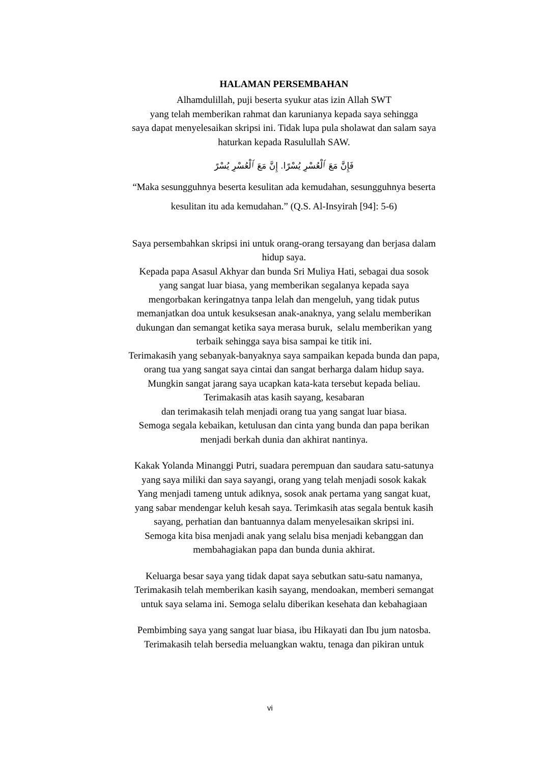HALAMAN PERSEMBAHAN
Alhamdulillah, puji beserta syukur atas izin Allah SWT
yang telah memberikan rahmat dan karunianya kepada saya sehingga
saya dapat menyelesaikan skripsi ini. Tidak lupa pula sholawat dan salam saya
haturkan kepada Rasulullah SAW.
فَإِنَّ مَعَ ٱلْعُسْرِ يُسْرًا. إِنَّ مَعَ ٱلْعُسْرِ يُسْرً
“Maka sesungguhnya beserta kesulitan ada kemudahan, sesungguhnya beserta
kesulitan itu ada kemudahan.” (Q.S. Al-Insyirah [94]: 5-6)
Saya persembahkan skripsi ini untuk orang-orang tersayang dan berjasa dalam
hidup saya.
Kepada papa Asasul Akhyar dan bunda Sri Muliya Hati, sebagai dua sosok
yang sangat luar biasa, yang memberikan segalanya kepada saya
mengorbakan keringatnya tanpa lelah dan mengeluh, yang tidak putus
memanjatkan doa untuk kesuksesan anak-anaknya, yang selalu memberikan
dukungan dan semangat ketika saya merasa buruk, selalu memberikan yang
terbaik sehingga saya bisa sampai ke titik ini.
Terimakasih yang sebanyak-banyaknya saya sampaikan kepada bunda dan papa,
orang tua yang sangat saya cintai dan sangat berharga dalam hidup saya.
Mungkin sangat jarang saya ucapkan kata-kata tersebut kepada beliau.
Terimakasih atas kasih sayang, kesabaran
dan terimakasih telah menjadi orang tua yang sangat luar biasa.
Semoga segala kebaikan, ketulusan dan cinta yang bunda dan papa berikan
menjadi berkah dunia dan akhirat nantinya.
Kakak Yolanda Minanggi Putri, suadara perempuan dan saudara satu-satunya
yang saya miliki dan saya sayangi, orang yang telah menjadi sosok kakak
Yang menjadi tameng untuk adiknya, sosok anak pertama yang sangat kuat,
yang sabar mendengar keluh kesah saya. Terimkasih atas segala bentuk kasih
sayang, perhatian dan bantuannya dalam menyelesaikan skripsi ini.
Semoga kita bisa menjadi anak yang selalu bisa menjadi kebanggan dan
membahagiakan papa dan bunda dunia akhirat.
Keluarga besar saya yang tidak dapat saya sebutkan satu-satu namanya,
Terimakasih telah memberikan kasih sayang, mendoakan, memberi semangat
untuk saya selama ini. Semoga selalu diberikan kesehata dan kebahagiaan
Pembimbing saya yang sangat luar biasa, ibu Hikayati dan Ibu jum natosba.
Terimakasih telah bersedia meluangkan waktu, tenaga dan pikiran untuk
vi